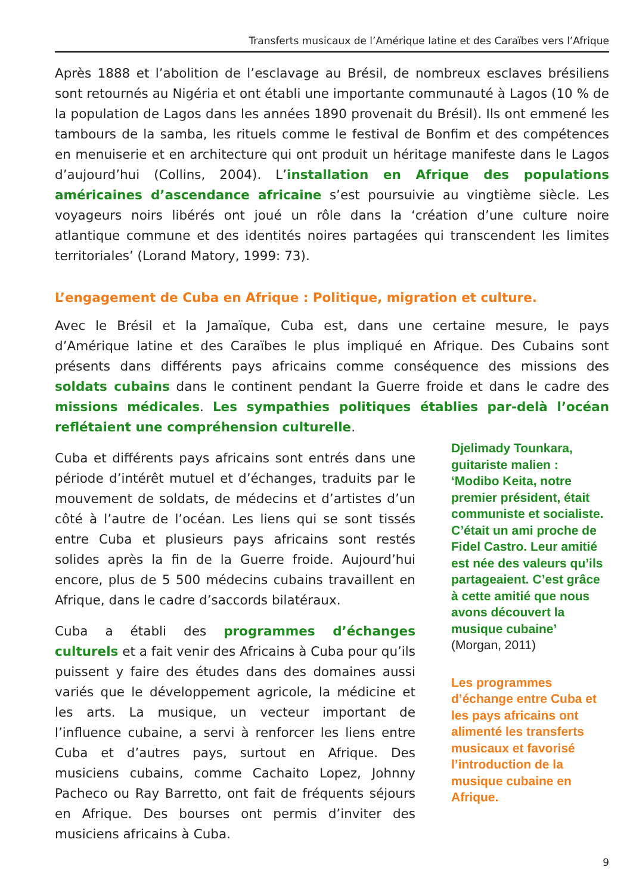Transferts musicaux de l’Amérique latine et des Caraïbes vers l’Afrique
Après 1888 et l’abolition de l’esclavage au Brésil, de nombreux esclaves brésiliens sont retournés au Nigéria et ont établi une importante communauté à Lagos (10 % de la population de Lagos dans les années 1890 provenait du Brésil). Ils ont emmené les tambours de la samba, les rituels comme le festival de Bonfim et des compétences en menuiserie et en architecture qui ont produit un héritage manifeste dans le Lagos d’aujourd’hui (Collins, 2004). L’installation en Afrique des populations américaines d’ascendance africaine s’est poursuivie au vingtième siècle. Les voyageurs noirs libérés ont joué un rôle dans la ‘création d’une culture noire atlantique commune et des identités noires partagées qui transcendent les limites territoriales’ (Lorand Matory, 1999: 73).
L’engagement de Cuba en Afrique : Politique, migration et culture.
Avec le Brésil et la Jamaïque, Cuba est, dans une certaine mesure, le pays d’Amérique latine et des Caraïbes le plus impliqué en Afrique. Des Cubains sont présents dans différents pays africains comme conséquence des missions des soldats cubains dans le continent pendant la Guerre froide et dans le cadre des missions médicales. Les sympathies politiques établies par-delà l’océan reflétaient une compréhension culturelle.
Cuba et différents pays africains sont entrés dans une période d’intérêt mutuel et d’échanges, traduits par le mouvement de soldats, de médecins et d’artistes d’un côté à l’autre de l’océan. Les liens qui se sont tissés entre Cuba et plusieurs pays africains sont restés solides après la fin de la Guerre froide. Aujourd’hui encore, plus de 5 500 médecins cubains travaillent en Afrique, dans le cadre d’saccords bilatéraux.
Cuba a établi des programmes d’échanges culturels et a fait venir des Africains à Cuba pour qu’ils puissent y faire des études dans des domaines aussi variés que le développement agricole, la médicine et les arts. La musique, un vecteur important de l’influence cubaine, a servi à renforcer les liens entre Cuba et d’autres pays, surtout en Afrique. Des musiciens cubains, comme Cachaito Lopez, Johnny Pacheco ou Ray Barretto, ont fait de fréquents séjours en Afrique. Des bourses ont permis d’inviter des musiciens africains à Cuba.
Djelimady Tounkara, guitariste malien : ‘Modibo Keita, notre premier président, était communiste et socialiste. C’était un ami proche de Fidel Castro. Leur amitié est née des valeurs qu’ils partageaient. C’est grâce à cette amitié que nous avons découvert la musique cubaine’ (Morgan, 2011)
Les programmes d’échange entre Cuba et les pays africains ont alimenté les transferts musicaux et favorisé l’introduction de la musique cubaine en Afrique.
9